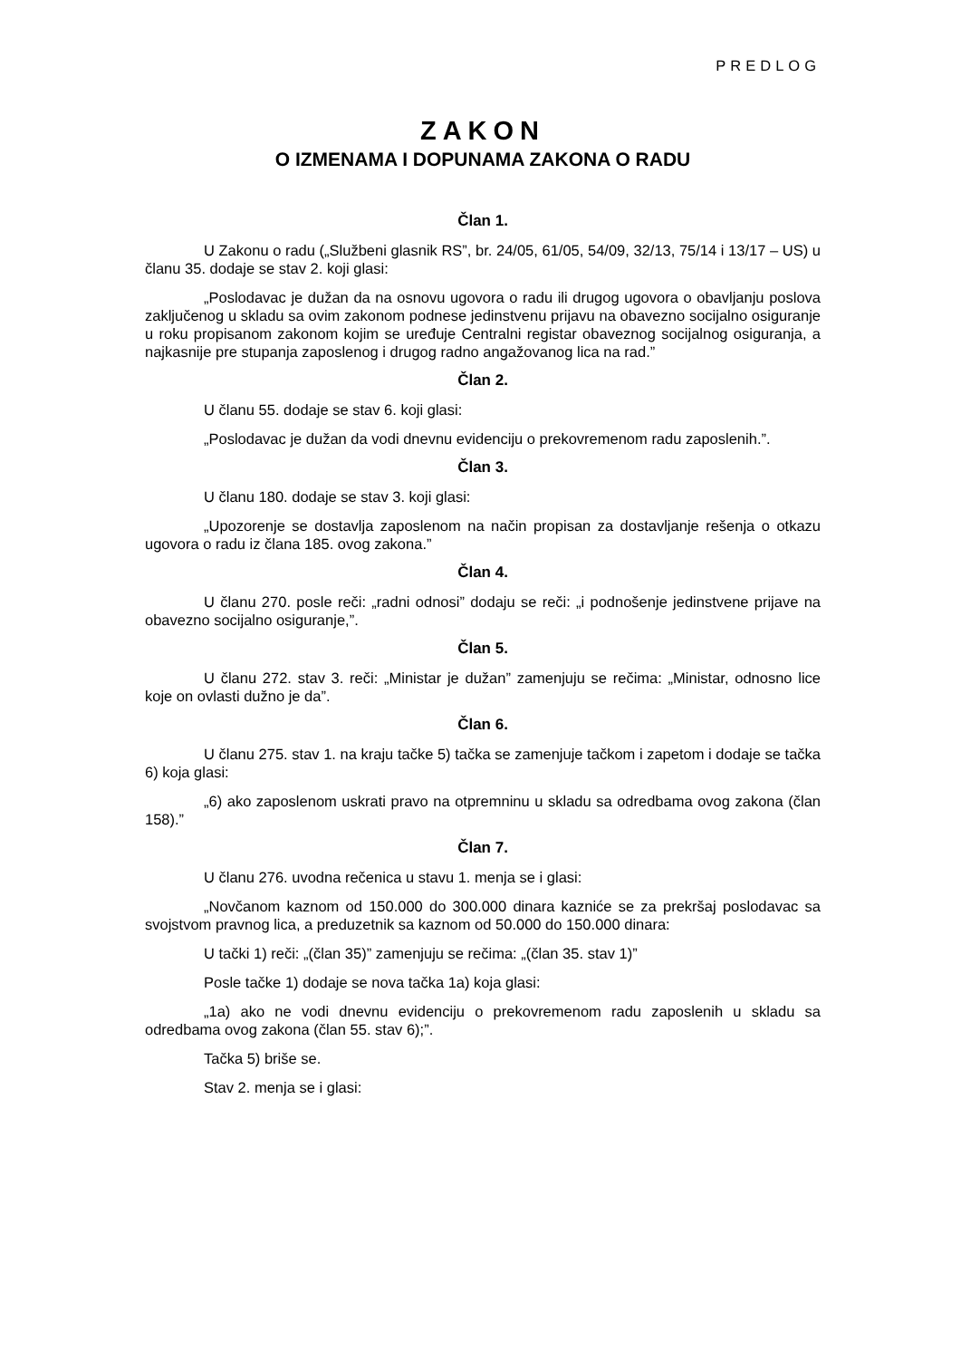PREDLOG
ZAKON
O IZMENAMA I DOPUNAMA ZAKONA O RADU
Član 1.
U Zakonu o radu („Službeni glasnik RS”, br. 24/05, 61/05, 54/09, 32/13, 75/14 i 13/17 – US) u članu 35. dodaje se stav 2. koji glasi:
„Poslodavac je dužan da na osnovu ugovora o radu ili drugog ugovora o obavljanju poslova zaključenog u skladu sa ovim zakonom podnese jedinstvenu prijavu na obavezno socijalno osiguranje u roku propisanom zakonom kojim se uređuje Centralni registar obaveznog socijalnog osiguranja, a najkasnije pre stupanja zaposlenog i drugog radno angažovanog lica na rad.”
Član 2.
U članu 55. dodaje se stav 6. koji glasi:
„Poslodavac je dužan da vodi dnevnu evidenciju o prekovremenom radu zaposlenih.”.
Član 3.
U članu 180. dodaje se stav 3. koji glasi:
„Upozorenje se dostavlja zaposlenom na način propisan za dostavljanje rešenja o otkazu ugovora o radu iz člana 185. ovog zakona.”
Član 4.
U članu 270. posle reči: „radni odnosi” dodaju se reči: „i podnošenje jedinstvene prijave na obavezno socijalno osiguranje,”.
Član 5.
U članu 272. stav 3. reči: „Ministar je dužan” zamenjuju se rečima: „Ministar, odnosno lice koje on ovlasti dužno je da”.
Član 6.
U članu 275. stav 1. na kraju tačke 5) tačka se zamenjuje tačkom i zapetom i dodaje se tačka 6) koja glasi:
„6) ako zaposlenom uskrati pravo na otpremninu u skladu sa odredbama ovog zakona (član 158).”
Član 7.
U članu 276. uvodna rečenica u stavu 1. menja se i glasi:
„Novčanom kaznom od 150.000 do 300.000 dinara kazniće se za prekršaj poslodavac sa svojstvom pravnog lica, a preduzetnik sa kaznom od 50.000 do 150.000 dinara:
U tački 1) reči: „(član 35)” zamenjuju se rečima: „(član 35. stav 1)”
Posle tačke 1) dodaje se nova tačka 1a) koja glasi:
„1a) ako ne vodi dnevnu evidenciju o prekovremenom radu zaposlenih u skladu sa odredbama ovog zakona (član 55. stav 6);”.
Tačka 5) briše se.
Stav 2. menja se i glasi: